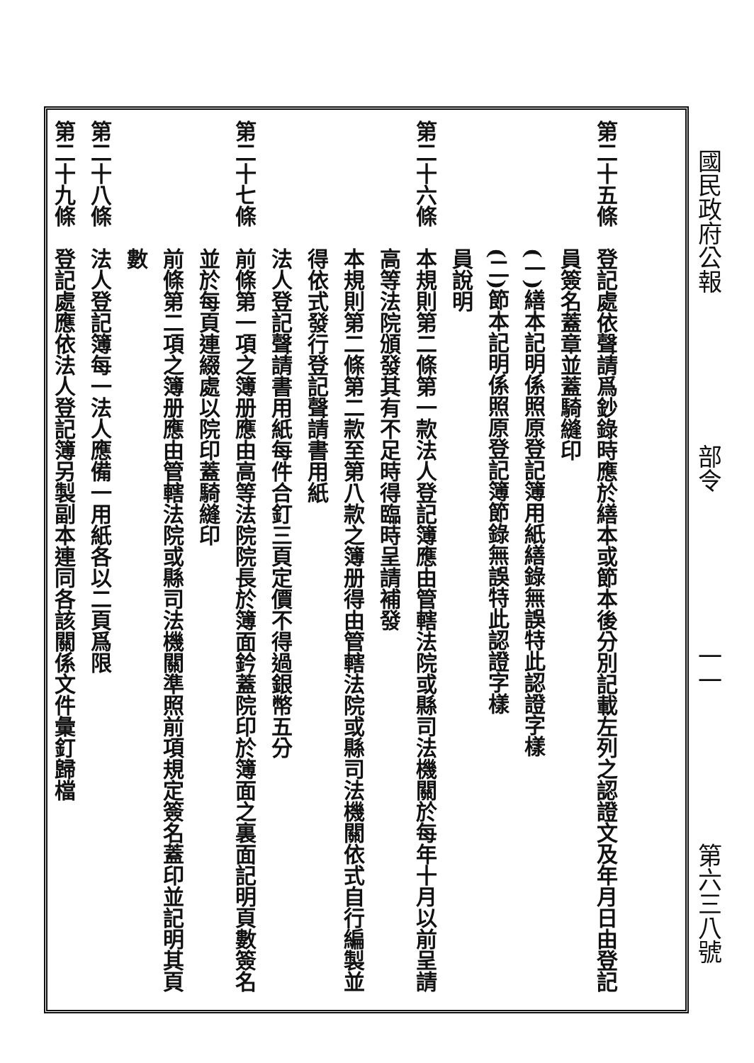國民政府公報 部令 一一 第六三八號
第二十五條　登記處依聲請爲鈔錄時應於繕本或節本後分別記載左列之認證文及年月日由登記
　　　　　　員簽名蓋章並蓋騎縫印
　　　　　　(一)繕本記明係照原登記簿用紙繕錄無誤特此認證字樣
　　　　　　(二)節本記明係照原登記簿節錄無誤特此認證字樣
　　　　　　員說明
第二十六條　本規則第二條第一款法人登記簿應由管轄法院或縣司法機關於每年十月以前呈請
　　　　　　高等法院頒發其有不足時得臨時呈請補發
　　　　　　本規則第二條第二款至第八款之簿册得由管轄法院或縣司法機關依式自行編製並
　　　　　　得依式發行登記聲請書用紙
　　　　　　法人登記聲請書用紙每件合釘三頁定價不得過銀幣五分
第二十七條　前條第一項之簿册應由高等法院院長於簿面鈐蓋院印於簿面之裏面記明頁數簽名
　　　　　　並於每頁連綴處以院印蓋騎縫印
　　　　　　前條第二項之簿册應由管轄法院或縣司法機關準照前項規定簽名蓋印並記明其頁
　　　　　　數
第二十八條　法人登記簿每一法人應備一用紙各以二頁爲限
第二十九條　登記處應依法人登記簿另製副本連同各該關係文件彙釘歸檔